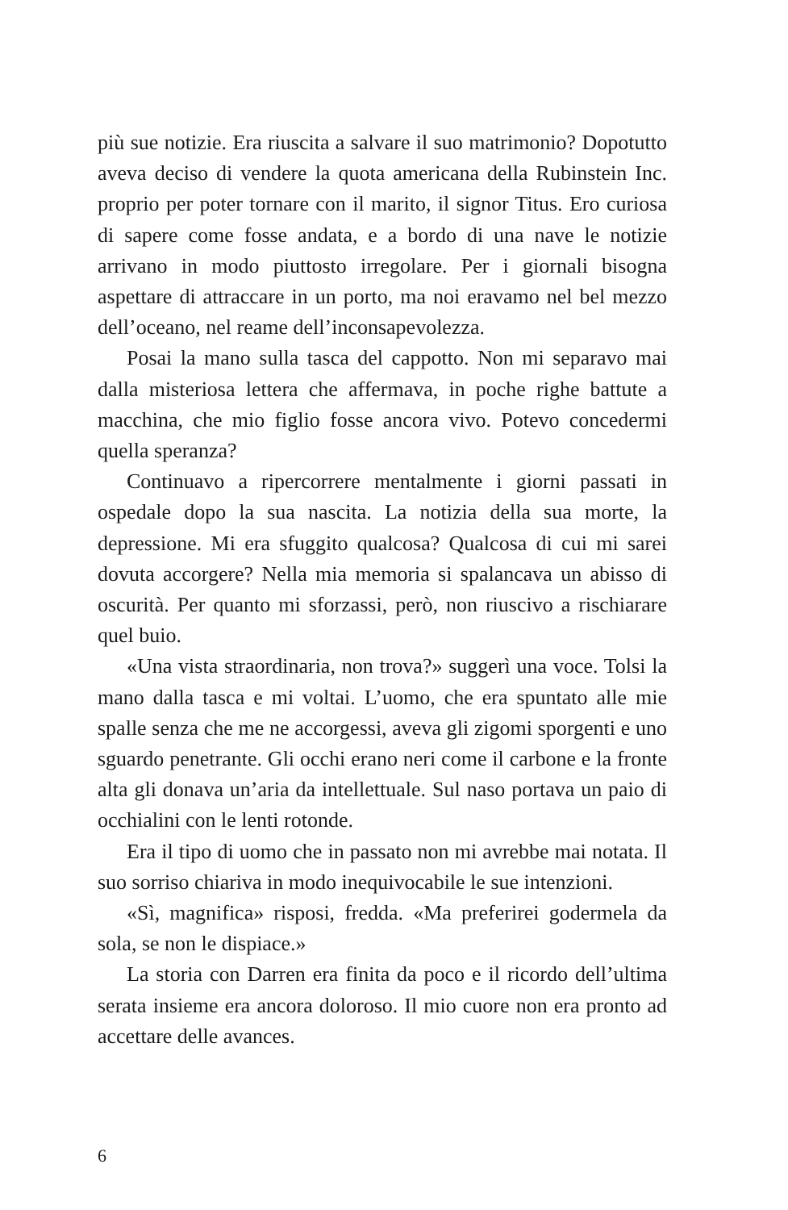più sue notizie. Era riuscita a salvare il suo matrimonio? Dopotutto aveva deciso di vendere la quota americana della Rubinstein Inc. proprio per poter tornare con il marito, il signor Titus. Ero curiosa di sapere come fosse andata, e a bordo di una nave le notizie arrivano in modo piuttosto irregolare. Per i giornali bisogna aspettare di attraccare in un porto, ma noi eravamo nel bel mezzo dell’oceano, nel reame dell’inconsapevolezza.
Posai la mano sulla tasca del cappotto. Non mi separavo mai dalla misteriosa lettera che affermava, in poche righe battute a macchina, che mio figlio fosse ancora vivo. Potevo concedermi quella speranza?
Continuavo a ripercorrere mentalmente i giorni passati in ospedale dopo la sua nascita. La notizia della sua morte, la depressione. Mi era sfuggito qualcosa? Qualcosa di cui mi sarei dovuta accorgere? Nella mia memoria si spalancava un abisso di oscurità. Per quanto mi sforzassi, però, non riuscivo a rischiarare quel buio.
«Una vista straordinaria, non trova?» suggerì una voce. Tolsi la mano dalla tasca e mi voltai. L’uomo, che era spuntato alle mie spalle senza che me ne accorgessi, aveva gli zigomi sporgenti e uno sguardo penetrante. Gli occhi erano neri come il carbone e la fronte alta gli donava un’aria da intellettuale. Sul naso portava un paio di occhialini con le lenti rotonde.
Era il tipo di uomo che in passato non mi avrebbe mai notata. Il suo sorriso chiariva in modo inequivocabile le sue intenzioni.
«Sì, magnifica» risposi, fredda. «Ma preferirei godermela da sola, se non le dispiace.»
La storia con Darren era finita da poco e il ricordo dell’ultima serata insieme era ancora doloroso. Il mio cuore non era pronto ad accettare delle avances.
6